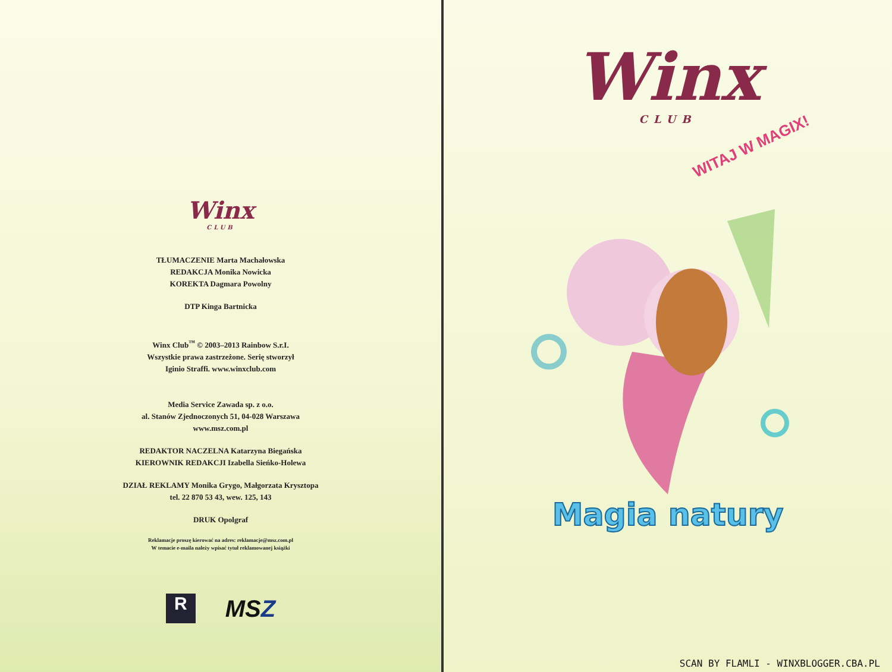Winx
CLUB
TŁUMACZENIE Marta Machałowska
REDAKCJA Monika Nowicka
KOREKTA Dagmara Powolny
DTP Kinga Bartnicka
Winx Club<sup>™</sup> © 2003–2013 Rainbow S.r.I.
Wszystkie prawa zastrzeżone. Serię stworzył
Iginio Straffi. www.winxclub.com
Media Service Zawada sp. z o.o.
al. Stanów Zjednoczonych 51, 04-028 Warszawa
www.msz.com.pl
REDAKTOR NACZELNA Katarzyna Biegańska
KIEROWNIK REDAKCJI Izabella Sieńko-Holewa
DZIAŁ REKLAMY Monika Grygo, Małgorzata Krysztopa
tel. 22 870 53 43, wew. 125, 143
DRUK Opolgraf
Reklamacje proszę kierować na adres: reklamacje@msz.com.pl
W temacie e-maila należy wpisać tytuł reklamowanej książki
R
MSZ
Winx
CLUB
WITAJ W MAGIX!
Magia natury
SCAN BY FLAMLI - WINXBLOGGER.CBA.PL